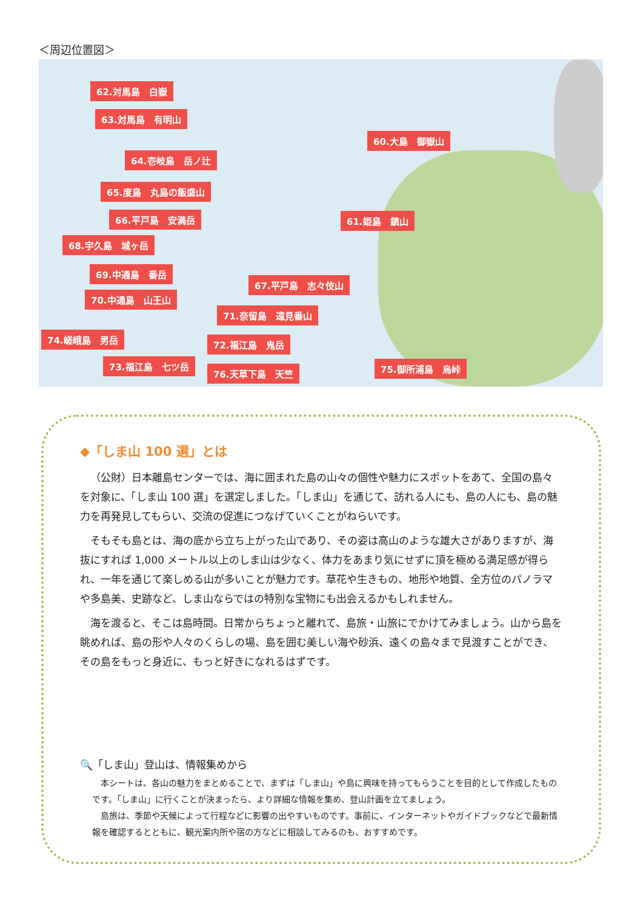＜周辺位置図＞
62.対馬島　白嶽
63.対馬島　有明山
60.大島　御嶽山
64.壱岐島　岳ノ辻
65.度島　丸島の飯盛山
66.平戸島　安満岳 61.姫島　鎮山
68.宇久島　城ヶ岳
69.中通島　番岳
67.平戸島　志々伎山
70.中通島　山王山
71.奈留島　遠見番山
74.嵯峨島　男岳 72.福江島　鬼岳
73.福江島　七ツ岳
76.天草下島　天竺 75.御所浦島　烏峠
◆「しま山 100 選」とは
（公財）日本離島センターでは、海に囲まれた島の山々の個性や魅力にスポットをあて、全国の島々を対象に、「しま山 100 選」を選定しました。「しま山」を通じて、訪れる人にも、島の人にも、島の魅力を再発見してもらい、交流の促進につなげていくことがねらいです。
そもそも島とは、海の底から立ち上がった山であり、その姿は高山のような雄大さがありますが、海抜にすれば 1,000 メートル以上のしま山は少なく、体力をあまり気にせずに頂を極める満足感が得られ、一年を通じて楽しめる山が多いことが魅力です。草花や生きもの、地形や地質、全方位のパノラマや多島美、史跡など、しま山ならではの特別な宝物にも出会えるかもしれません。
海を渡ると、そこは島時間。日常からちょっと離れて、島旅・山旅にでかけてみましょう。山から島を眺めれば、島の形や人々のくらしの場、島を囲む美しい海や砂浜、遠くの島々まで見渡すことができ、その島をもっと身近に、もっと好きになれるはずです。
🔍「しま山」登山は、情報集めから
本シートは、各山の魅力をまとめることで、まずは「しま山」や島に興味を持ってもらうことを目的として作成したものです。「しま山」に行くことが決まったら、より詳細な情報を集め、登山計画を立てましょう。
島旅は、季節や天候によって行程などに影響の出やすいものです。事前に、インターネットやガイドブックなどで最新情報を確認するとともに、観光案内所や宿の方などに相談してみるのも、おすすめです。